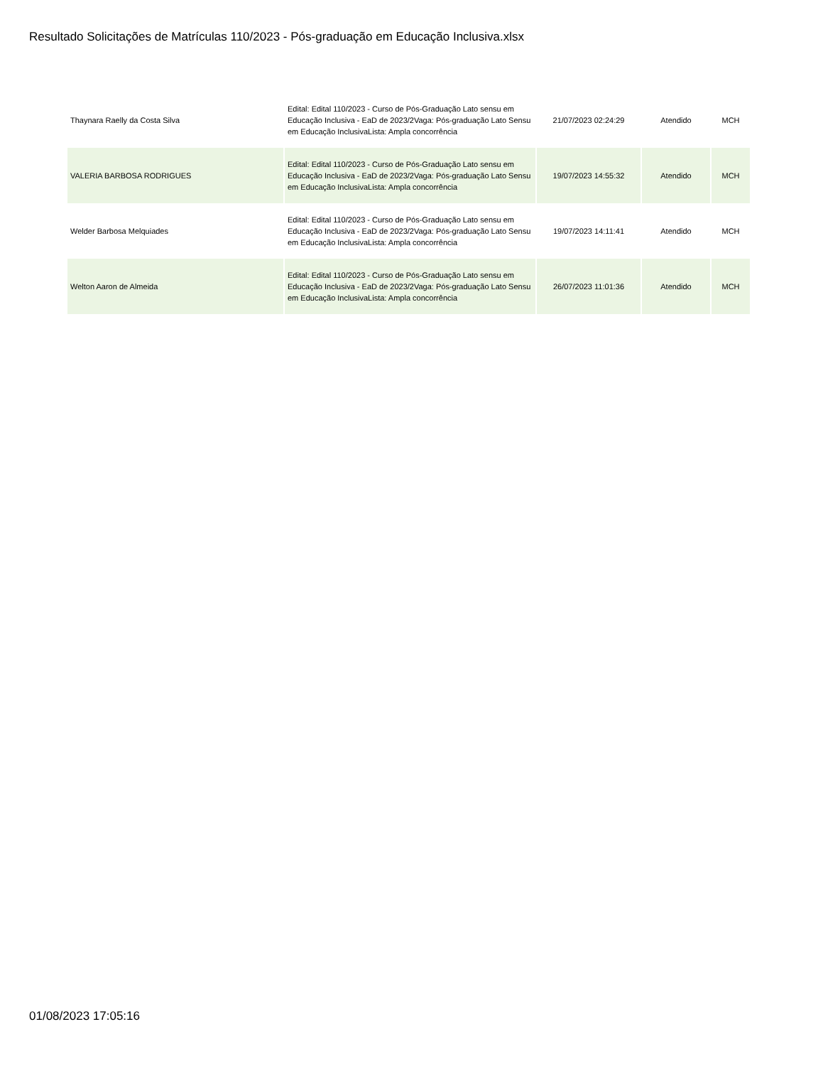Resultado Solicitações de Matrículas 110/2023 - Pós-graduação em Educação Inclusiva.xlsx
| Thaynara Raelly da Costa Silva | Edital: Edital 110/2023 - Curso de Pós-Graduação Lato sensu em Educação Inclusiva - EaD de 2023/2Vaga: Pós-graduação Lato Sensu em Educação InclusivaLista: Ampla concorrência | 21/07/2023 02:24:29 | Atendido | MCH |
| VALERIA BARBOSA RODRIGUES | Edital: Edital 110/2023 - Curso de Pós-Graduação Lato sensu em Educação Inclusiva - EaD de 2023/2Vaga: Pós-graduação Lato Sensu em Educação InclusivaLista: Ampla concorrência | 19/07/2023 14:55:32 | Atendido | MCH |
| Welder Barbosa Melquiades | Edital: Edital 110/2023 - Curso de Pós-Graduação Lato sensu em Educação Inclusiva - EaD de 2023/2Vaga: Pós-graduação Lato Sensu em Educação InclusivaLista: Ampla concorrência | 19/07/2023 14:11:41 | Atendido | MCH |
| Welton Aaron de Almeida | Edital: Edital 110/2023 - Curso de Pós-Graduação Lato sensu em Educação Inclusiva - EaD de 2023/2Vaga: Pós-graduação Lato Sensu em Educação InclusivaLista: Ampla concorrência | 26/07/2023 11:01:36 | Atendido | MCH |
01/08/2023 17:05:16